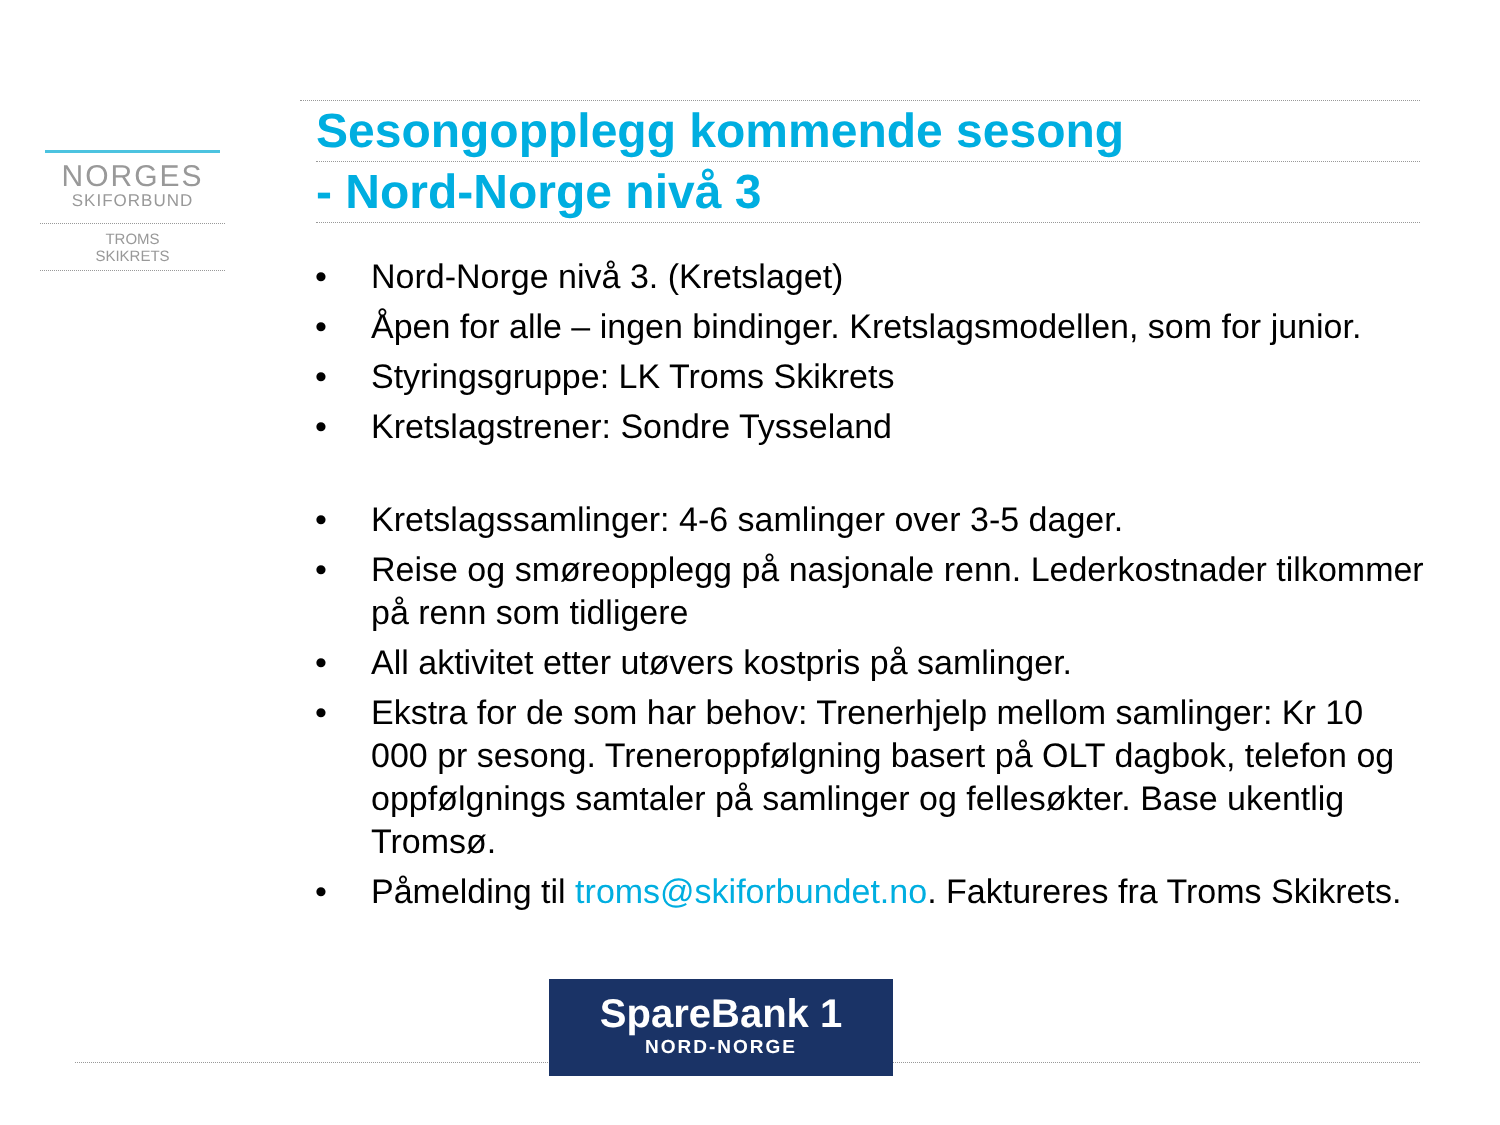NORGES
SKIFORBUND
TROMS
SKIKRETS
Sesongopplegg kommende sesong
- Nord-Norge nivå 3
• Nord-Norge nivå 3. (Kretslaget)
• Åpen for alle – ingen bindinger. Kretslagsmodellen, som for junior.
• Styringsgruppe: LK Troms Skikrets
• Kretslagstrener: Sondre Tysseland
• Kretslagssamlinger: 4-6 samlinger over 3-5 dager.
• Reise og smøreopplegg på nasjonale renn. Lederkostnader tilkommer på renn som tidligere
• All aktivitet etter utøvers kostpris på samlinger.
• Ekstra for de som har behov: Trenerhjelp mellom samlinger: Kr 10 000 pr sesong. Treneroppfølgning basert på OLT dagbok, telefon og oppfølgnings samtaler på samlinger og fellesøkter. Base ukentlig Tromsø.
• Påmelding til troms@skiforbundet.no. Faktureres fra Troms Skikrets.
SpareBank 1
NORD-NORGE